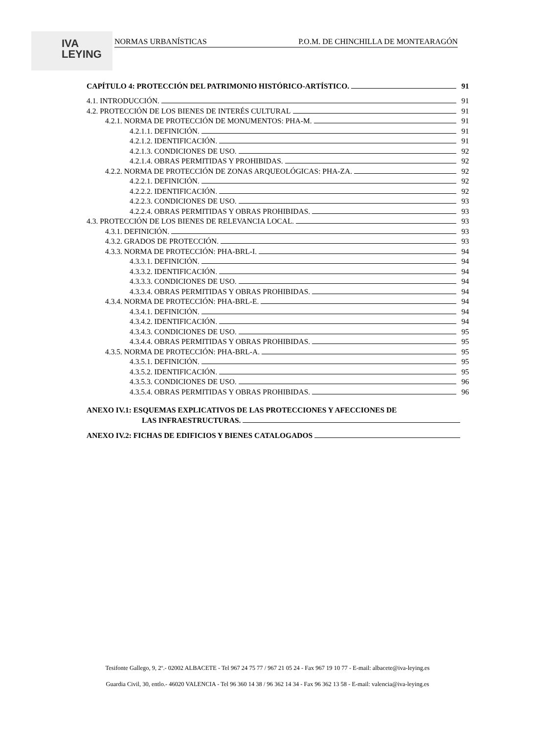IVA
LEYING
NORMAS URBANÍSTICAS P.O.M. DE CHINCHILLA DE MONTEARAGÓN
CAPÍTULO 4: PROTECCIÓN DEL PATRIMONIO HISTÓRICO-ARTÍSTICO. 91
4.1. INTRODUCCIÓN. 91
4.2. PROTECCIÓN DE LOS BIENES DE INTERÉS CULTURAL 91
4.2.1. NORMA DE PROTECCIÓN DE MONUMENTOS: PHA-M. 91
4.2.1.1. DEFINICIÓN. 91
4.2.1.2. IDENTIFICACIÓN. 91
4.2.1.3. CONDICIONES DE USO. 92
4.2.1.4. OBRAS PERMITIDAS Y PROHIBIDAS. 92
4.2.2. NORMA DE PROTECCIÓN DE ZONAS ARQUEOLÓGICAS: PHA-ZA. 92
4.2.2.1. DEFINICIÓN. 92
4.2.2.2. IDENTIFICACIÓN. 92
4.2.2.3. CONDICIONES DE USO. 93
4.2.2.4. OBRAS PERMITIDAS Y OBRAS PROHIBIDAS. 93
4.3. PROTECCIÓN DE LOS BIENES DE RELEVANCIA LOCAL. 93
4.3.1. DEFINICIÓN. 93
4.3.2. GRADOS DE PROTECCIÓN. 93
4.3.3. NORMA DE PROTECCIÓN: PHA-BRL-I. 94
4.3.3.1. DEFINICIÓN. 94
4.3.3.2. IDENTIFICACIÓN. 94
4.3.3.3. CONDICIONES DE USO. 94
4.3.3.4. OBRAS PERMITIDAS Y OBRAS PROHIBIDAS. 94
4.3.4. NORMA DE PROTECCIÓN: PHA-BRL-E. 94
4.3.4.1. DEFINICIÓN. 94
4.3.4.2. IDENTIFICACIÓN. 94
4.3.4.3. CONDICIONES DE USO. 95
4.3.4.4. OBRAS PERMITIDAS Y OBRAS PROHIBIDAS. 95
4.3.5. NORMA DE PROTECCIÓN: PHA-BRL-A. 95
4.3.5.1. DEFINICIÓN. 95
4.3.5.2. IDENTIFICACIÓN. 95
4.3.5.3. CONDICIONES DE USO. 96
4.3.5.4. OBRAS PERMITIDAS Y OBRAS PROHIBIDAS. 96
ANEXO IV.1: ESQUEMAS EXPLICATIVOS DE LAS PROTECCIONES Y AFECCIONES DE
LAS INFRAESTRUCTURAS.
ANEXO IV.2: FICHAS DE EDIFICIOS Y BIENES CATALOGADOS
Tesifonte Gallego, 9, 2º.- 02002 ALBACETE - Tel 967 24 75 77 / 967 21 05 24 - Fax 967 19 10 77 - E-mail: albacete@iva-leying.es
Guardia Civil, 30, entlo.- 46020 VALENCIA - Tel 96 360 14 38 / 96 362 14 34 - Fax 96 362 13 58 - E-mail: valencia@iva-leying.es